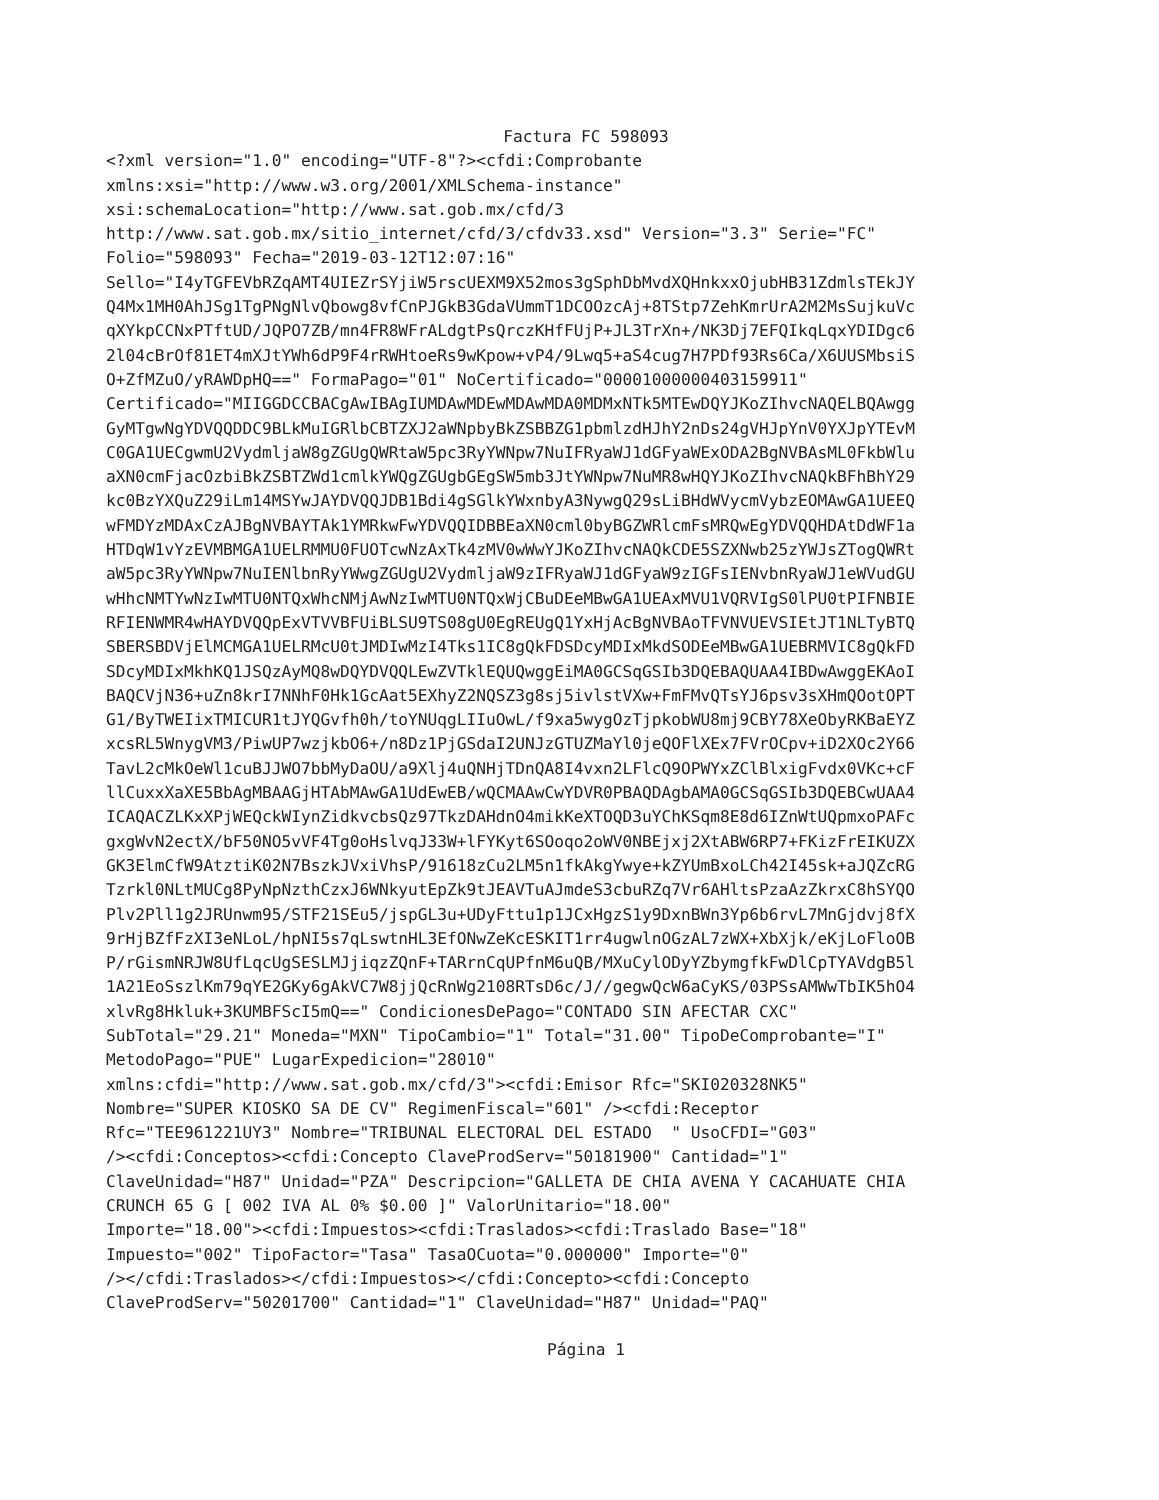Factura FC 598093
<?xml version="1.0" encoding="UTF-8"?><cfdi:Comprobante
xmlns:xsi="http://www.w3.org/2001/XMLSchema-instance"
xsi:schemaLocation="http://www.sat.gob.mx/cfd/3
http://www.sat.gob.mx/sitio_internet/cfd/3/cfdv33.xsd" Version="3.3" Serie="FC"
Folio="598093" Fecha="2019-03-12T12:07:16"
Sello="I4yTGFEVbRZqAMT4UIEZrSYjiW5rscUEXM9X52mos3gSphDbMvdXQHnkxxOjubHB31ZdmlsTEkJY
Q4Mx1MH0AhJSg1TgPNgNlvQbowg8vfCnPJGkB3GdaVUmmT1DCOOzcAj+8TStp7ZehKmrUrA2M2MsSujkuVc
qXYkpCCNxPTftUD/JQPO7ZB/mn4FR8WFrALdgtPsQrczKHfFUjP+JL3TrXn+/NK3Dj7EFQIkqLqxYDIDgc6
2l04cBrOf81ET4mXJtYWh6dP9F4rRWHtoeRs9wKpow+vP4/9Lwq5+aS4cug7H7PDf93Rs6Ca/X6UUSMbsiS
O+ZfMZuO/yRAWDpHQ==" FormaPago="01" NoCertificado="00001000000403159911"
Certificado="MIIGGDCCBACgAwIBAgIUMDAwMDEwMDAwMDA0MDMxNTk5MTEwDQYJKoZIhvcNAQELBQAwgg
GyMTgwNgYDVQQDDC9BLkMuIGRlbCBTZXJ2aWNpbyBkZSBBZG1pbmlzdHJhY2nDs24gVHJpYnV0YXJpYTEvM
C0GA1UECgwmU2VydmljaW8gZGUgQWRtaW5pc3RyYWNpw7NuIFRyaWJ1dGFyaWExODA2BgNVBAsML0FkbWlu
aXN0cmFjacOzbiBkZSBTZWd1cmlkYWQgZGUgbGEgSW5mb3JtYWNpw7NuMR8wHQYJKoZIhvcNAQkBFhBhY29
kc0BzYXQuZ29iLm14MSYwJAYDVQQJDB1Bdi4gSGlkYWxnbyA3NywgQ29sLiBHdWVycmVybzEOMAwGA1UEEQ
wFMDYzMDAxCzAJBgNVBAYTAk1YMRkwFwYDVQQIDBBEaXN0cml0byBGZWRlcmFsMRQwEgYDVQQHDAtDdWF1a
HTDqW1vYzEVMBMGA1UELRMMU0FUOTcwNzAxTk4zMV0wWwYJKoZIhvcNAQkCDE5SZXNwb25zYWJsZTogQWRt
aW5pc3RyYWNpw7NuIENlbnRyYWwgZGUgU2VydmljaW9zIFRyaWJ1dGFyaW9zIGFsIENvbnRyaWJ1eWVudGU
wHhcNMTYwNzIwMTU0NTQxWhcNMjAwNzIwMTU0NTQxWjCBuDEeMBwGA1UEAxMVU1VQRVIgS0lPU0tPIFNBIE
RFIENWMR4wHAYDVQQpExVTVVBFUiBLSU9TS08gU0EgREUgQ1YxHjAcBgNVBAoTFVNVUEVSIEtJT1NLTyBTQ
SBERSBDVjElMCMGA1UELRMcU0tJMDIwMzI4Tks1IC8gQkFDSDcyMDIxMkdSODEeMBwGA1UEBRMVIC8gQkFD
SDcyMDIxMkhKQ1JSQzAyMQ8wDQYDVQQLEwZVTklEQUQwggEiMA0GCSqGSIb3DQEBAQUAA4IBDwAwggEKAoI
BAQCVjN36+uZn8krI7NNhF0Hk1GcAat5EXhyZ2NQSZ3g8sj5ivlstVXw+FmFMvQTsYJ6psv3sXHmQOotOPT
G1/ByTWEIixTMICUR1tJYQGvfh0h/toYNUqgLIIuOwL/f9xa5wygOzTjpkobWU8mj9CBY78XeObyRKBaEYZ
xcsRL5WnygVM3/PiwUP7wzjkbO6+/n8Dz1PjGSdaI2UNJzGTUZMaYl0jeQOFlXEx7FVrOCpv+iD2XOc2Y66
TavL2cMkOeWl1cuBJJWO7bbMyDaOU/a9Xlj4uQNHjTDnQA8I4vxn2LFlcQ9OPWYxZClBlxigFvdx0VKc+cF
llCuxxXaXE5BbAgMBAAGjHTAbMAwGA1UdEwEB/wQCMAAwCwYDVR0PBAQDAgbAMA0GCSqGSIb3DQEBCwUAA4
ICAQACZLKxXPjWEQckWIynZidkvcbsQz97TkzDAHdnO4mikKeXTOQD3uYChKSqm8E8d6IZnWtUQpmxoPAFc
gxgWvN2ectX/bF50NO5vVF4Tg0oHslvqJ33W+lFYKyt6SOoqo2oWV0NBEjxj2XtABW6RP7+FKizFrEIKUZX
GK3ElmCfW9AtztiK02N7BszkJVxiVhsP/91618zCu2LM5n1fkAkgYwye+kZYUmBxoLCh42I45sk+aJQZcRG
Tzrkl0NLtMUCg8PyNpNzthCzxJ6WNkyutEpZk9tJEAVTuAJmdeS3cbuRZq7Vr6AHltsPzaAzZkrxC8hSYQO
Plv2Pll1g2JRUnwm95/STF21SEu5/jspGL3u+UDyFttu1p1JCxHgzS1y9DxnBWn3Yp6b6rvL7MnGjdvj8fX
9rHjBZfFzXI3eNLoL/hpNI5s7qLswtnHL3EfONwZeKcESKIT1rr4ugwlnOGzAL7zWX+XbXjk/eKjLoFloOB
P/rGismNRJW8UfLqcUgSESLMJjiqzZQnF+TARrnCqUPfnM6uQB/MXuCylODyYZbymgfkFwDlCpTYAVdgB5l
1A21EoSszlKm79qYE2GKy6gAkVC7W8jjQcRnWg2108RTsD6c/J//gegwQcW6aCyKS/03PSsAMWwTbIK5hO4
xlvRg8Hkluk+3KUMBFScI5mQ==" CondicionesDePago="CONTADO SIN AFECTAR CXC"
SubTotal="29.21" Moneda="MXN" TipoCambio="1" Total="31.00" TipoDeComprobante="I"
MetodoPago="PUE" LugarExpedicion="28010"
xmlns:cfdi="http://www.sat.gob.mx/cfd/3"><cfdi:Emisor Rfc="SKI020328NK5"
Nombre="SUPER KIOSKO SA DE CV" RegimenFiscal="601" /><cfdi:Receptor
Rfc="TEE961221UY3" Nombre="TRIBUNAL ELECTORAL DEL ESTADO  " UsoCFDI="G03"
/><cfdi:Conceptos><cfdi:Concepto ClaveProdServ="50181900" Cantidad="1"
ClaveUnidad="H87" Unidad="PZA" Descripcion="GALLETA DE CHIA AVENA Y CACAHUATE CHIA
CRUNCH 65 G [ 002 IVA AL 0% $0.00 ]" ValorUnitario="18.00"
Importe="18.00"><cfdi:Impuestos><cfdi:Traslados><cfdi:Traslado Base="18"
Impuesto="002" TipoFactor="Tasa" TasaOCuota="0.000000" Importe="0"
/></cfdi:Traslados></cfdi:Impuestos></cfdi:Concepto><cfdi:Concepto
ClaveProdServ="50201700" Cantidad="1" ClaveUnidad="H87" Unidad="PAQ"
Página 1